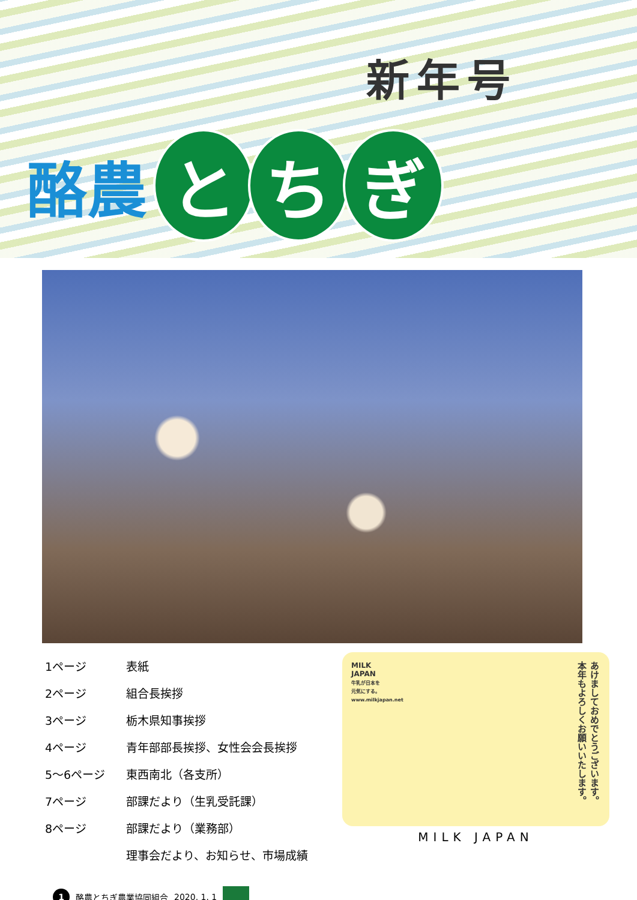新年号
酪農 と ち ぎ
| 1ページ | 表紙 |
| 2ページ | 組合長挨拶 |
| 3ページ | 栃木県知事挨拶 |
| 4ページ | 青年部部長挨拶、女性会会長挨拶 |
| 5～6ページ | 東西南北（各支所） |
| 7ページ | 部課だより（生乳受託課） |
| 8ページ | 部課だより（業務部） |
| | 理事会だより、お知らせ、市場成績 |
MILK
JAPAN
牛乳が日本を
元気にする。
www.milkjapan.net
あけましておめでとうございます。
本年もよろしくお願いいたします。
MILK JAPAN
1 酪農とちぎ農業協同組合 2020. 1. 1